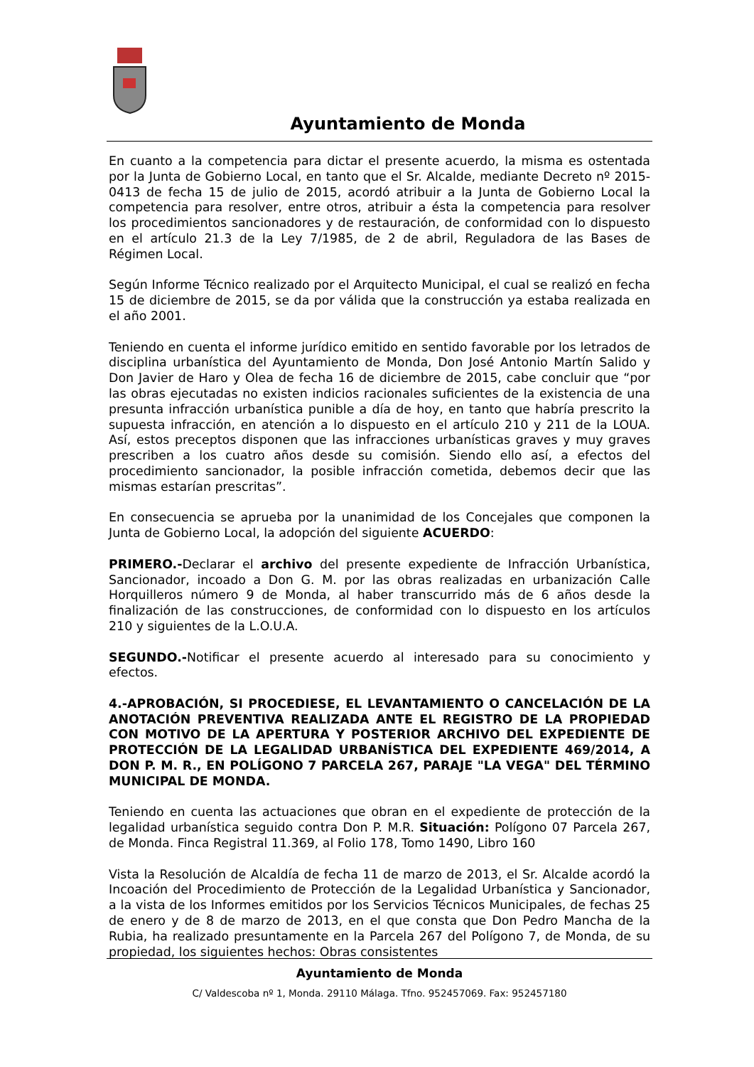Ayuntamiento de Monda
En cuanto a la competencia para dictar el presente acuerdo, la misma es ostentada por la Junta de Gobierno Local, en tanto que el Sr. Alcalde, mediante Decreto nº 2015-0413 de fecha 15 de julio de 2015, acordó atribuir a la Junta de Gobierno Local la competencia para resolver, entre otros, atribuir a ésta la competencia para resolver los procedimientos sancionadores y de restauración, de conformidad con lo dispuesto en el artículo 21.3 de la Ley 7/1985, de 2 de abril, Reguladora de las Bases de Régimen Local.
Según Informe Técnico realizado por el Arquitecto Municipal, el cual se realizó en fecha 15 de diciembre de 2015, se da por válida que la construcción ya estaba realizada en el año 2001.
Teniendo en cuenta el informe jurídico emitido en sentido favorable por los letrados de disciplina urbanística del Ayuntamiento de Monda, Don José Antonio Martín Salido y Don Javier de Haro y Olea de fecha 16 de diciembre de 2015, cabe concluir que “por las obras ejecutadas no existen indicios racionales suficientes de la existencia de una presunta infracción urbanística punible a día de hoy, en tanto que habría prescrito la supuesta infracción, en atención a lo dispuesto en el artículo 210 y 211 de la LOUA. Así, estos preceptos disponen que las infracciones urbanísticas graves y muy graves prescriben a los cuatro años desde su comisión. Siendo ello así, a efectos del procedimiento sancionador, la posible infracción cometida, debemos decir que las mismas estarían prescritas”.
En consecuencia se aprueba por la unanimidad de los Concejales que componen la Junta de Gobierno Local, la adopción del siguiente ACUERDO:
PRIMERO.-Declarar el archivo del presente expediente de Infracción Urbanística, Sancionador, incoado a Don G. M. por las obras realizadas en urbanización Calle Horquilleros número 9 de Monda, al haber transcurrido más de 6 años desde la finalización de las construcciones, de conformidad con lo dispuesto en los artículos 210 y siguientes de la L.O.U.A.
SEGUNDO.-Notificar el presente acuerdo al interesado para su conocimiento y efectos.
4.-APROBACIÓN, SI PROCEDIESE, EL LEVANTAMIENTO O CANCELACIÓN DE LA ANOTACIÓN PREVENTIVA REALIZADA ANTE EL REGISTRO DE LA PROPIEDAD CON MOTIVO DE LA APERTURA Y POSTERIOR ARCHIVO DEL EXPEDIENTE DE PROTECCIÓN DE LA LEGALIDAD URBANÍSTICA DEL EXPEDIENTE 469/2014, A DON P. M. R., EN POLÍGONO 7 PARCELA 267, PARAJE "LA VEGA" DEL TÉRMINO MUNICIPAL DE MONDA.
Teniendo en cuenta las actuaciones que obran en el expediente de protección de la legalidad urbanística seguido contra Don P. M.R. Situación: Polígono 07 Parcela 267, de Monda. Finca Registral 11.369, al Folio 178, Tomo 1490, Libro 160
Vista la Resolución de Alcaldía de fecha 11 de marzo de 2013, el Sr. Alcalde acordó la Incoación del Procedimiento de Protección de la Legalidad Urbanística y Sancionador, a la vista de los Informes emitidos por los Servicios Técnicos Municipales, de fechas 25 de enero y de 8 de marzo de 2013, en el que consta que Don Pedro Mancha de la Rubia, ha realizado presuntamente en la Parcela 267 del Polígono 7, de Monda, de su propiedad, los siguientes hechos: Obras consistentes
Ayuntamiento de Monda
C/ Valdescoba nº 1, Monda. 29110 Málaga. Tfno. 952457069. Fax: 952457180